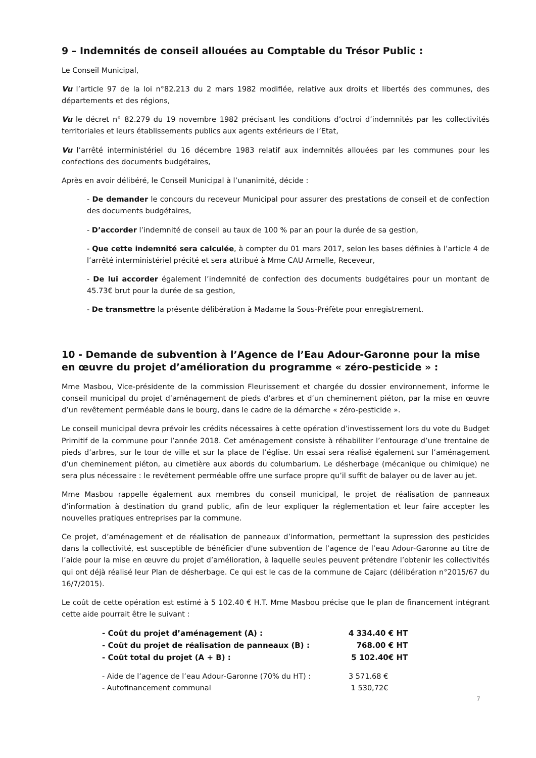9 – Indemnités de conseil allouées au Comptable du Trésor Public :
Le Conseil Municipal,
Vu l’article 97 de la loi n°82.213 du 2 mars 1982 modifiée, relative aux droits et libertés des communes, des départements et des régions,
Vu le décret n° 82.279 du 19 novembre 1982 précisant les conditions d’octroi d’indemnités par les collectivités territoriales et leurs établissements publics aux agents extérieurs de l’Etat,
Vu l’arrêté interministériel du 16 décembre 1983 relatif aux indemnités allouées par les communes pour les confections des documents budgétaires,
Après en avoir délibéré, le Conseil Municipal à l’unanimité, décide :
- De demander le concours du receveur Municipal pour assurer des prestations de conseil et de confection des documents budgétaires,
- D’accorder l’indemnité de conseil au taux de 100 % par an pour la durée de sa gestion,
- Que cette indemnité sera calculée, à compter du 01 mars 2017, selon les bases définies à l’article 4 de l’arrêté interministériel précité et sera attribué à Mme CAU Armelle, Receveur,
- De lui accorder également l’indemnité de confection des documents budgétaires pour un montant de 45.73€ brut pour la durée de sa gestion,
- De transmettre la présente délibération à Madame la Sous-Préfète pour enregistrement.
10 - Demande de subvention à l’Agence de l’Eau Adour-Garonne pour la mise en œuvre du projet d’amélioration du programme « zéro-pesticide » :
Mme Masbou, Vice-présidente de la commission Fleurissement et chargée du dossier environnement, informe le conseil municipal du projet d’aménagement de pieds d’arbres et d’un cheminement piéton, par la mise en œuvre d’un revêtement perméable dans le bourg, dans le cadre de la démarche « zéro-pesticide ».
Le conseil municipal devra prévoir les crédits nécessaires à cette opération d’investissement lors du vote du Budget Primitif de la commune pour l’année 2018. Cet aménagement consiste à réhabiliter l’entourage d’une trentaine de pieds d’arbres, sur le tour de ville et sur la place de l’église. Un essai sera réalisé également sur l’aménagement d’un cheminement piéton, au cimetière aux abords du columbarium. Le désherbage (mécanique ou chimique) ne sera plus nécessaire : le revêtement perméable offre une surface propre qu’il suffit de balayer ou de laver au jet.
Mme Masbou rappelle également aux membres du conseil municipal, le projet de réalisation de panneaux d’information à destination du grand public, afin de leur expliquer la réglementation et leur faire accepter les nouvelles pratiques entreprises par la commune.
Ce projet, d’aménagement et de réalisation de panneaux d’information, permettant la supression des pesticides dans la collectivité, est susceptible de bénéficier d'une subvention de l’agence de l’eau Adour-Garonne au titre de l’aide pour la mise en œuvre du projet d’amélioration, à laquelle seules peuvent prétendre l’obtenir les collectivités qui ont déjà réalisé leur Plan de désherbage. Ce qui est le cas de la commune de Cajarc (délibération n°2015/67 du 16/7/2015).
Le coût de cette opération est estimé à 5 102.40 € H.T. Mme Masbou précise que le plan de financement intégrant cette aide pourrait être le suivant :
| - Coût du projet d’aménagement (A) : | 4 334.40 € HT |
| - Coût du projet de réalisation de panneaux (B) : | 768.00 € HT |
| - Coût total du projet (A + B) : | 5 102.40€ HT |
| - Aide de l’agence de l’eau Adour-Garonne (70% du HT) : | 3 571.68 € |
| - Autofinancement communal | 1 530,72€ |
7